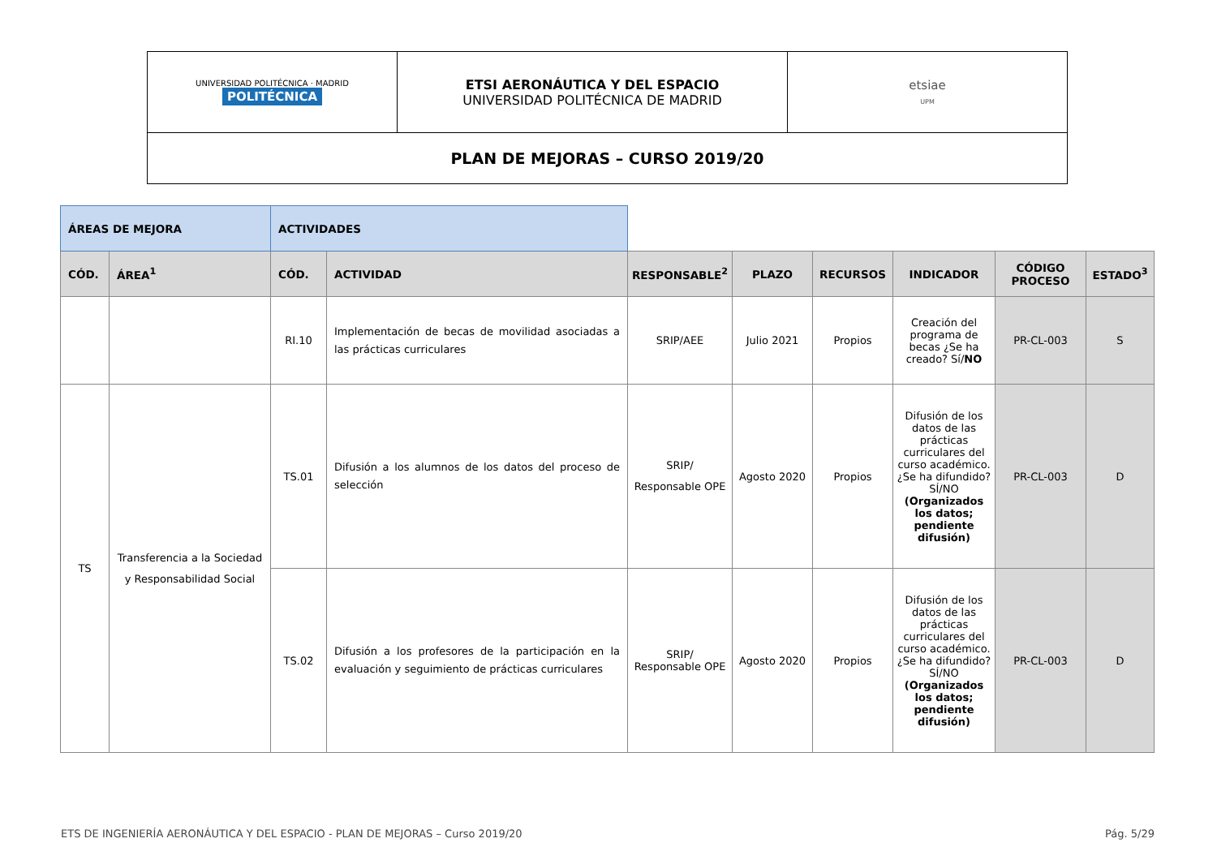| UNIVERSIDAD POLITÉCNICA · MADRID POLITÉCNICA | ETSI AERONÁUTICA Y DEL ESPACIO UNIVERSIDAD POLITÉCNICA DE MADRID | etsiae UPM |
| PLAN DE MEJORAS – CURSO 2019/20 | | |
| ÁREAS DE MEJORA | | ACTIVIDADES | | | | | | | |
| CÓD. | ÁREA<sup>1</sup> | CÓD. | ACTIVIDAD | RESPONSABLE<sup>2</sup> | PLAZO | RECURSOS | INDICADOR | CÓDIGO PROCESO | ESTADO<sup>3</sup> |
| | | RI.10 | Implementación de becas de movilidad asociadas a las prácticas curriculares | SRIP/AEE | Julio 2021 | Propios | Creación del programa de becas ¿Se ha creado? Sí/ NO | PR-CL-003 | S |
| TS | Transferencia a la Sociedad y Responsabilidad Social | TS.01 | Difusión a los alumnos de los datos del proceso de selección | SRIP/ Responsable OPE | Agosto 2020 | Propios | Difusión de los datos de las prácticas curriculares del curso académico. ¿Se ha difundido? SÍ/NO (Organizados los datos; pendiente difusión) | PR-CL-003 | D |
| | | TS.02 | Difusión a los profesores de la participación en la evaluación y seguimiento de prácticas curriculares | SRIP/ Responsable OPE | Agosto 2020 | Propios | Difusión de los datos de las prácticas curriculares del curso académico. ¿Se ha difundido? SÍ/NO (Organizados los datos; pendiente difusión) | PR-CL-003 | D |
ETS DE INGENIERÍA AERONÁUTICA Y DEL ESPACIO - PLAN DE MEJORAS – Curso 2019/20 Pág. 5/29